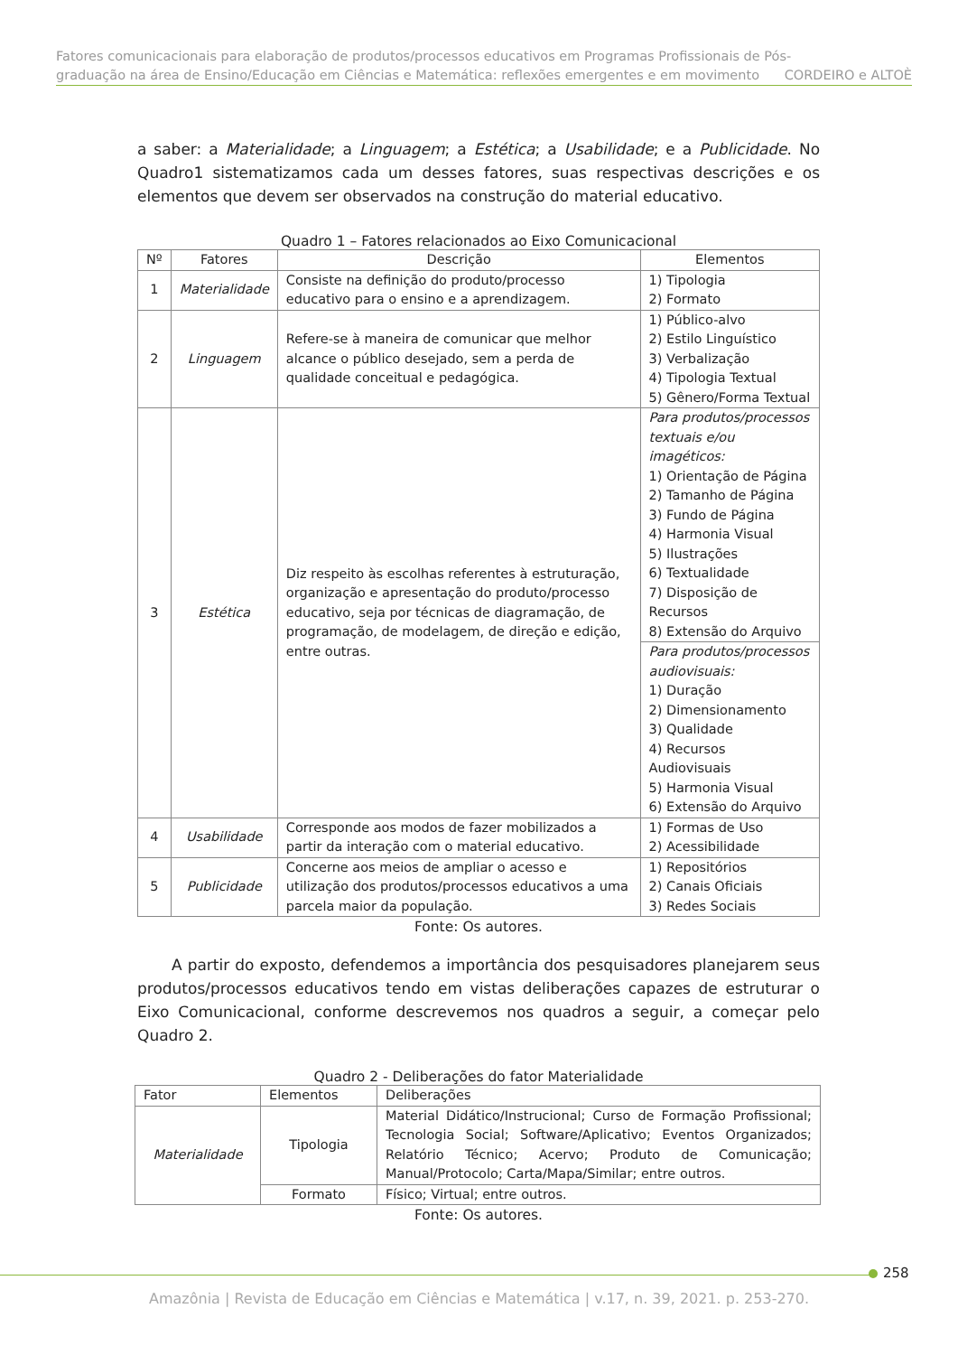Fatores comunicacionais para elaboração de produtos/processos educativos em Programas Profissionais de Pós-
graduação na área de Ensino/Educação em Ciências e Matemática: reflexões emergentes e em movimento CORDEIRO e ALTOÈ
a saber: a Materialidade; a Linguagem; a Estética; a Usabilidade; e a Publicidade. No Quadro1 sistematizamos cada um desses fatores, suas respectivas descrições e os elementos que devem ser observados na construção do material educativo.
Quadro 1 – Fatores relacionados ao Eixo Comunicacional
| Nº | Fatores | Descrição | Elementos |
| --- | --- | --- | --- |
| 1 | Materialidade | Consiste na definição do produto/processo educativo para o ensino e a aprendizagem. | 1) Tipologia 2) Formato |
| 2 | Linguagem | Refere-se à maneira de comunicar que melhor alcance o público desejado, sem a perda de qualidade conceitual e pedagógica. | 1) Público-alvo 2) Estilo Linguístico 3) Verbalização 4) Tipologia Textual 5) Gênero/Forma Textual |
| 3 | Estética | Diz respeito às escolhas referentes à estruturação, organização e apresentação do produto/processo educativo, seja por técnicas de diagramação, de programação, de modelagem, de direção e edição, entre outras. | Para produtos/processos textuais e/ou imagéticos: 1) Orientação de Página 2) Tamanho de Página 3) Fundo de Página 4) Harmonia Visual 5) Ilustrações 6) Textualidade 7) Disposição de Recursos 8) Extensão do Arquivo |
| | | | Para produtos/processos audiovisuais: 1) Duração 2) Dimensionamento 3) Qualidade 4) Recursos Audiovisuais 5) Harmonia Visual 6) Extensão do Arquivo |
| 4 | Usabilidade | Corresponde aos modos de fazer mobilizados a partir da interação com o material educativo. | 1) Formas de Uso 2) Acessibilidade |
| 5 | Publicidade | Concerne aos meios de ampliar o acesso e utilização dos produtos/processos educativos a uma parcela maior da população. | 1) Repositórios 2) Canais Oficiais 3) Redes Sociais |
Fonte: Os autores.
A partir do exposto, defendemos a importância dos pesquisadores planejarem seus produtos/processos educativos tendo em vistas deliberações capazes de estruturar o Eixo Comunicacional, conforme descrevemos nos quadros a seguir, a começar pelo Quadro 2.
Quadro 2 - Deliberações do fator Materialidade
| Fator | Elementos | Deliberações |
| --- | --- | --- |
| Materialidade | Tipologia | Material Didático/Instrucional; Curso de Formação Profissional; Tecnologia Social; Software/Aplicativo; Eventos Organizados; Relatório Técnico; Acervo; Produto de Comunicação; Manual/Protocolo; Carta/Mapa/Similar; entre outros. |
| | Formato | Físico; Virtual; entre outros. |
Fonte: Os autores.
258
Amazônia | Revista de Educação em Ciências e Matemática | v.17, n. 39, 2021. p. 253-270.